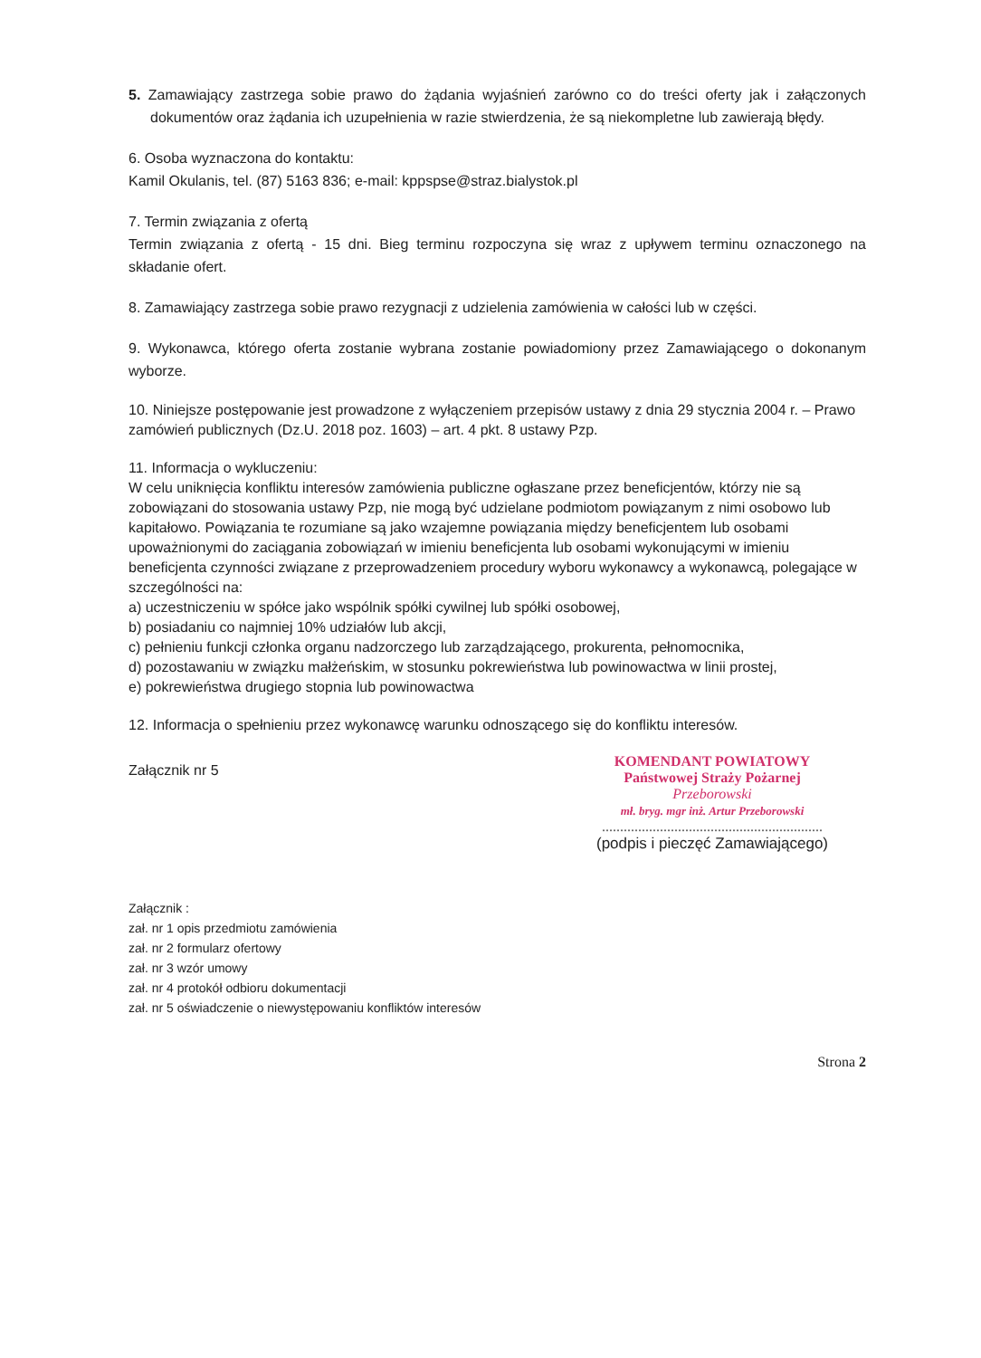5. Zamawiający zastrzega sobie prawo do żądania wyjaśnień zarówno co do treści oferty jak i załączonych dokumentów oraz żądania ich uzupełnienia w razie stwierdzenia, że są niekompletne lub zawierają błędy.
6. Osoba wyznaczona do kontaktu:
Kamil Okulanis, tel. (87) 5163 836; e-mail: kppspse@straz.bialystok.pl
7. Termin związania z ofertą
Termin związania z ofertą - 15 dni. Bieg terminu rozpoczyna się wraz z upływem terminu oznaczonego na składanie ofert.
8. Zamawiający zastrzega sobie prawo rezygnacji z udzielenia zamówienia w całości lub w części.
9. Wykonawca, którego oferta zostanie wybrana zostanie powiadomiony przez Zamawiającego o dokonanym wyborze.
10. Niniejsze postępowanie jest prowadzone z wyłączeniem przepisów ustawy z dnia 29 stycznia 2004 r. – Prawo zamówień publicznych (Dz.U. 2018 poz. 1603) – art. 4 pkt. 8 ustawy Pzp.
11. Informacja o wykluczeniu:
W celu uniknięcia konfliktu interesów zamówienia publiczne ogłaszane przez beneficjentów, którzy nie są zobowiązani do stosowania ustawy Pzp, nie mogą być udzielane podmiotom powiązanym z nimi osobowo lub kapitałowo. Powiązania te rozumiane są jako wzajemne powiązania między beneficjentem lub osobami upoważnionymi do zaciągania zobowiązań w imieniu beneficjenta lub osobami wykonującymi w imieniu beneficjenta czynności związane z przeprowadzeniem procedury wyboru wykonawcy a wykonawcą, polegające w szczególności na:
a) uczestniczeniu w spółce jako wspólnik spółki cywilnej lub spółki osobowej,
b) posiadaniu co najmniej 10% udziałów lub akcji,
c) pełnieniu funkcji członka organu nadzorczego lub zarządzającego, prokurenta, pełnomocnika,
d) pozostawaniu w związku małżeńskim, w stosunku pokrewieństwa lub powinowactwa w linii prostej,
e) pokrewieństwa drugiego stopnia lub powinowactwa
12. Informacja o spełnieniu przez wykonawcę warunku odnoszącego się do konfliktu interesów.
Załącznik nr 5
KOMENDANT POWIATOWY
Państwowej Straży Pożarnej
Przeborowski
mł. bryg. mgr inż. Artur Przeborowski
.............................................................
(podpis i pieczęć Zamawiającego)
Załącznik :
zał. nr 1 opis przedmiotu zamówienia
zał. nr 2 formularz ofertowy
zał. nr 3 wzór umowy
zał. nr 4 protokół odbioru dokumentacji
zał. nr 5 oświadczenie o niewystępowaniu konfliktów interesów
Strona 2